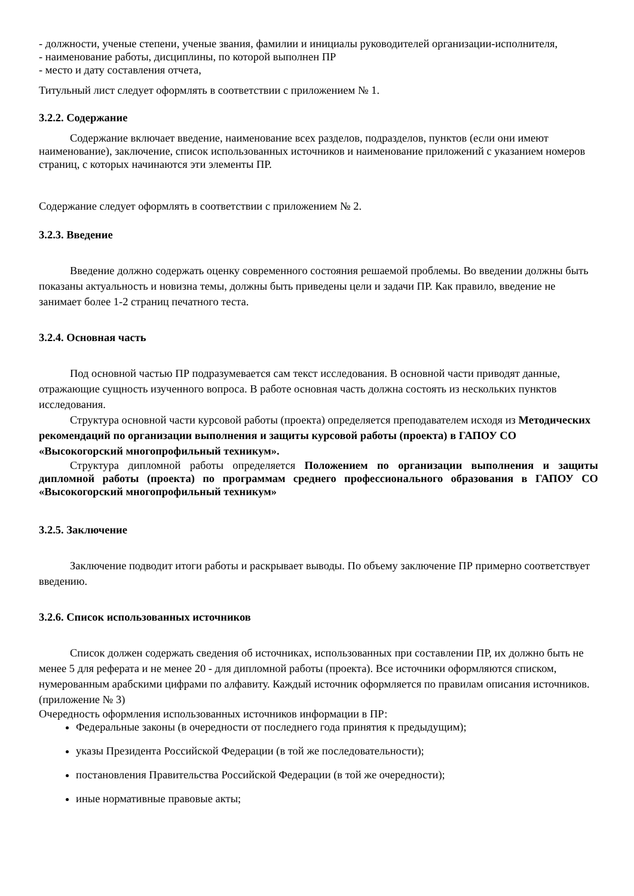- должности, ученые степени, ученые звания, фамилии и инициалы руководителей организации-исполнителя,
- наименование работы, дисциплины, по которой выполнен ПР
- место и дату составления отчета,
Титульный лист следует оформлять в соответствии с приложением № 1.
3.2.2. Содержание
Содержание включает введение, наименование всех разделов, подразделов, пунктов (если они имеют наименование), заключение, список использованных источников и наименование приложений с указанием номеров страниц, с которых начинаются эти элементы ПР.
Содержание следует оформлять в соответствии с приложением № 2.
3.2.3. Введение
Введение должно содержать оценку современного состояния решаемой проблемы. Во введении должны быть показаны актуальность и новизна темы, должны быть приведены цели и задачи ПР. Как правило, введение не занимает более 1-2 страниц печатного теста.
3.2.4. Основная часть
Под основной частью ПР подразумевается сам текст исследования. В основной части приводят данные, отражающие сущность изученного вопроса. В работе основная часть должна состоять из нескольких пунктов исследования.
Структура основной части курсовой работы (проекта) определяется преподавателем исходя из Методических рекомендаций по организации выполнения и защиты курсовой работы (проекта) в ГАПОУ СО «Высокогорский многопрофильный техникум».
Структура дипломной работы определяется Положением по организации выполнения и защиты дипломной работы (проекта) по программам среднего профессионального образования в ГАПОУ СО «Высокогорский многопрофильный техникум»
3.2.5. Заключение
Заключение подводит итоги работы и раскрывает выводы. По объему заключение ПР примерно соответствует введению.
3.2.6. Список использованных источников
Список должен содержать сведения об источниках, использованных при составлении ПР, их должно быть не менее 5 для реферата и не менее 20 - для дипломной работы (проекта). Все источники оформляются списком, нумерованным арабскими цифрами по алфавиту. Каждый источник оформляется по правилам описания источников. (приложение № 3)
Очередность оформления использованных источников информации в ПР:
Федеральные законы (в очередности от последнего года принятия к предыдущим);
указы Президента Российской Федерации (в той же последовательности);
постановления Правительства Российской Федерации (в той же очередности);
иные нормативные правовые акты;